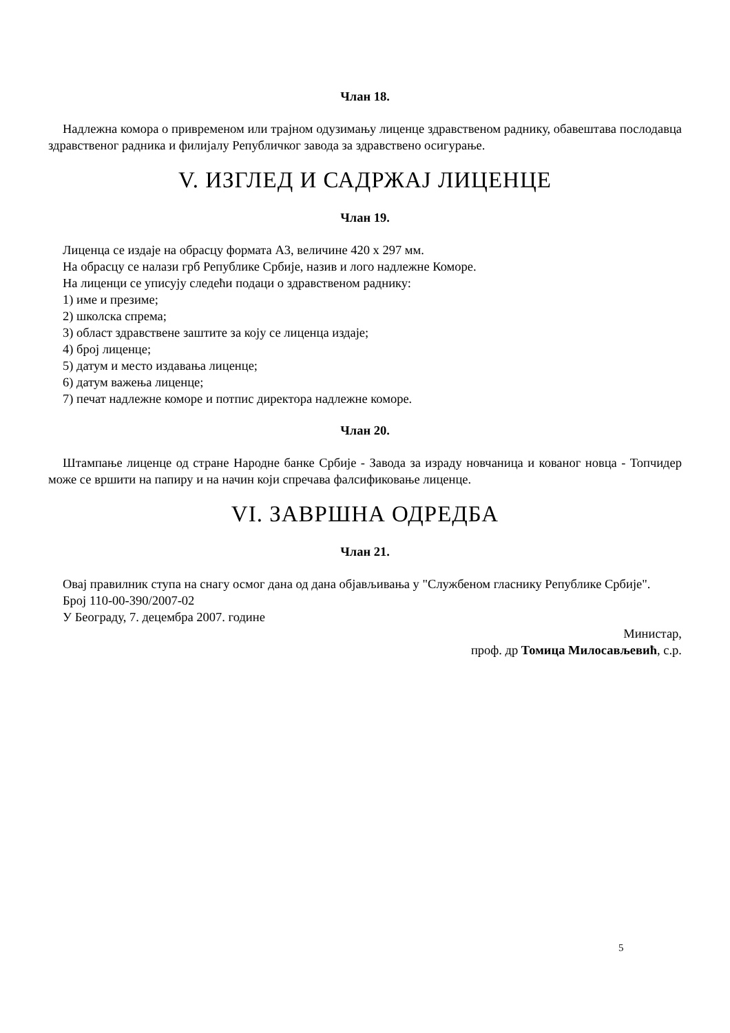Члан 18.
Надлежна комора о привременом или трајном одузимању лиценце здравственом раднику, обавештава послодавца здравственог радника и филијалу Републичког завода за здравствено осигурање.
V. ИЗГЛЕД И САДРЖАЈ ЛИЦЕНЦЕ
Члан 19.
Лиценца се издаје на обрасцу формата А3, величине 420 х 297 мм.
На обрасцу се налази грб Републике Србије, назив и лого надлежне Коморе.
На лиценци се уписују следећи подаци о здравственом раднику:
1) име и презиме;
2) школска спрема;
3) област здравствене заштите за коју се лиценца издаје;
4) број лиценце;
5) датум и место издавања лиценце;
6) датум важења лиценце;
7) печат надлежне коморе и потпис директора надлежне коморе.
Члан 20.
Штампање лиценце од стране Народне банке Србије - Завода за израду новчаница и кованог новца - Топчидер може се вршити на папиру и на начин који спречава фалсификовање лиценце.
VI. ЗАВРШНА ОДРЕДБА
Члан 21.
Овај правилник ступа на снагу осмог дана од дана објављивања у "Службеном гласнику Републике Србије".
Број 110-00-390/2007-02
У Београду, 7. децембра 2007. године
Министар,
проф. др Томица Милосављевић, с.р.
5